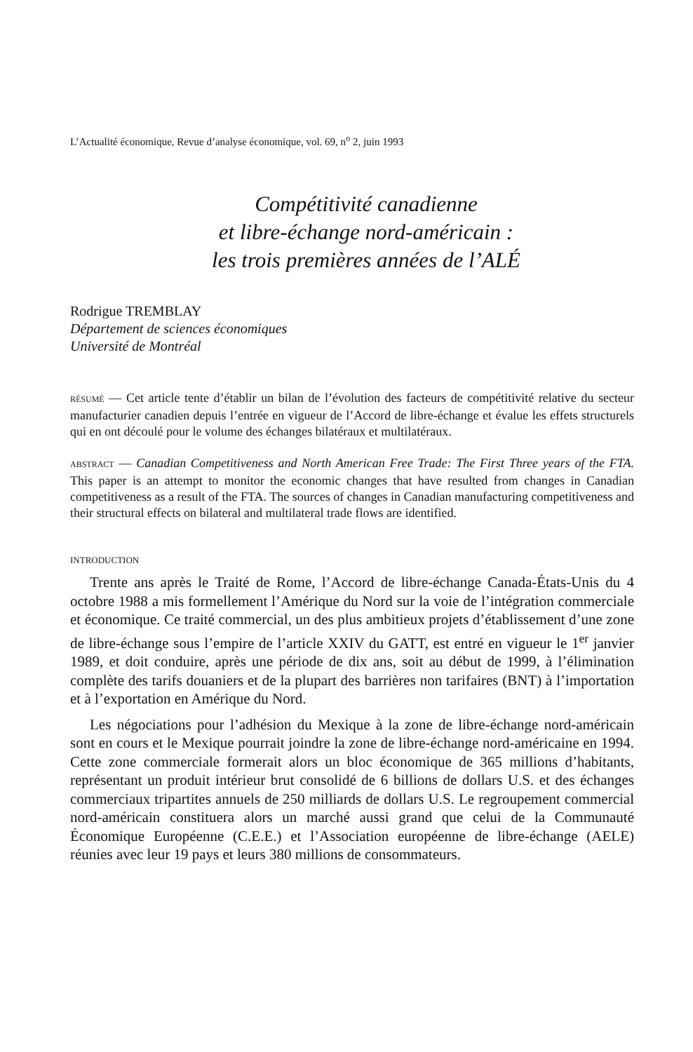L’Actualité économique, Revue d’analyse économique, vol. 69, n<sup>o</sup> 2, juin 1993
Compétitivité canadienne
et libre-échange nord-américain :
les trois premières années de l’ALÉ
Rodrigue TREMBLAY
Département de sciences économiques
Université de Montréal
RÉSUMÉ — Cet article tente d’établir un bilan de l’évolution des facteurs de compétitivité relative du secteur manufacturier canadien depuis l’entrée en vigueur de l’Accord de libre-échange et évalue les effets structurels qui en ont découlé pour le volume des échanges bilatéraux et multilatéraux.
ABSTRACT — Canadian Competitiveness and North American Free Trade: The First Three years of the FTA. This paper is an attempt to monitor the economic changes that have resulted from changes in Canadian competitiveness as a result of the FTA. The sources of changes in Canadian manufacturing competitiveness and their structural effects on bilateral and multilateral trade flows are identified.
INTRODUCTION
Trente ans après le Traité de Rome, l’Accord de libre-échange Canada-États-Unis du 4 octobre 1988 a mis formellement l’Amérique du Nord sur la voie de l’intégration commerciale et économique. Ce traité commercial, un des plus ambitieux projets d’établissement d’une zone de libre-échange sous l’empire de l’article XXIV du GATT, est entré en vigueur le 1<sup>er</sup> janvier 1989, et doit conduire, après une période de dix ans, soit au début de 1999, à l’élimination complète des tarifs douaniers et de la plupart des barrières non tarifaires (BNT) à l’importation et à l’exportation en Amérique du Nord.
Les négociations pour l’adhésion du Mexique à la zone de libre-échange nord-américain sont en cours et le Mexique pourrait joindre la zone de libre-échange nord-américaine en 1994. Cette zone commerciale formerait alors un bloc économique de 365 millions d’habitants, représentant un produit intérieur brut consolidé de 6 billions de dollars U.S. et des échanges commerciaux tripartites annuels de 250 milliards de dollars U.S. Le regroupement commercial nord-américain constituera alors un marché aussi grand que celui de la Communauté Économique Européenne (C.E.E.) et l’Association européenne de libre-échange (AELE) réunies avec leur 19 pays et leurs 380 millions de consommateurs.